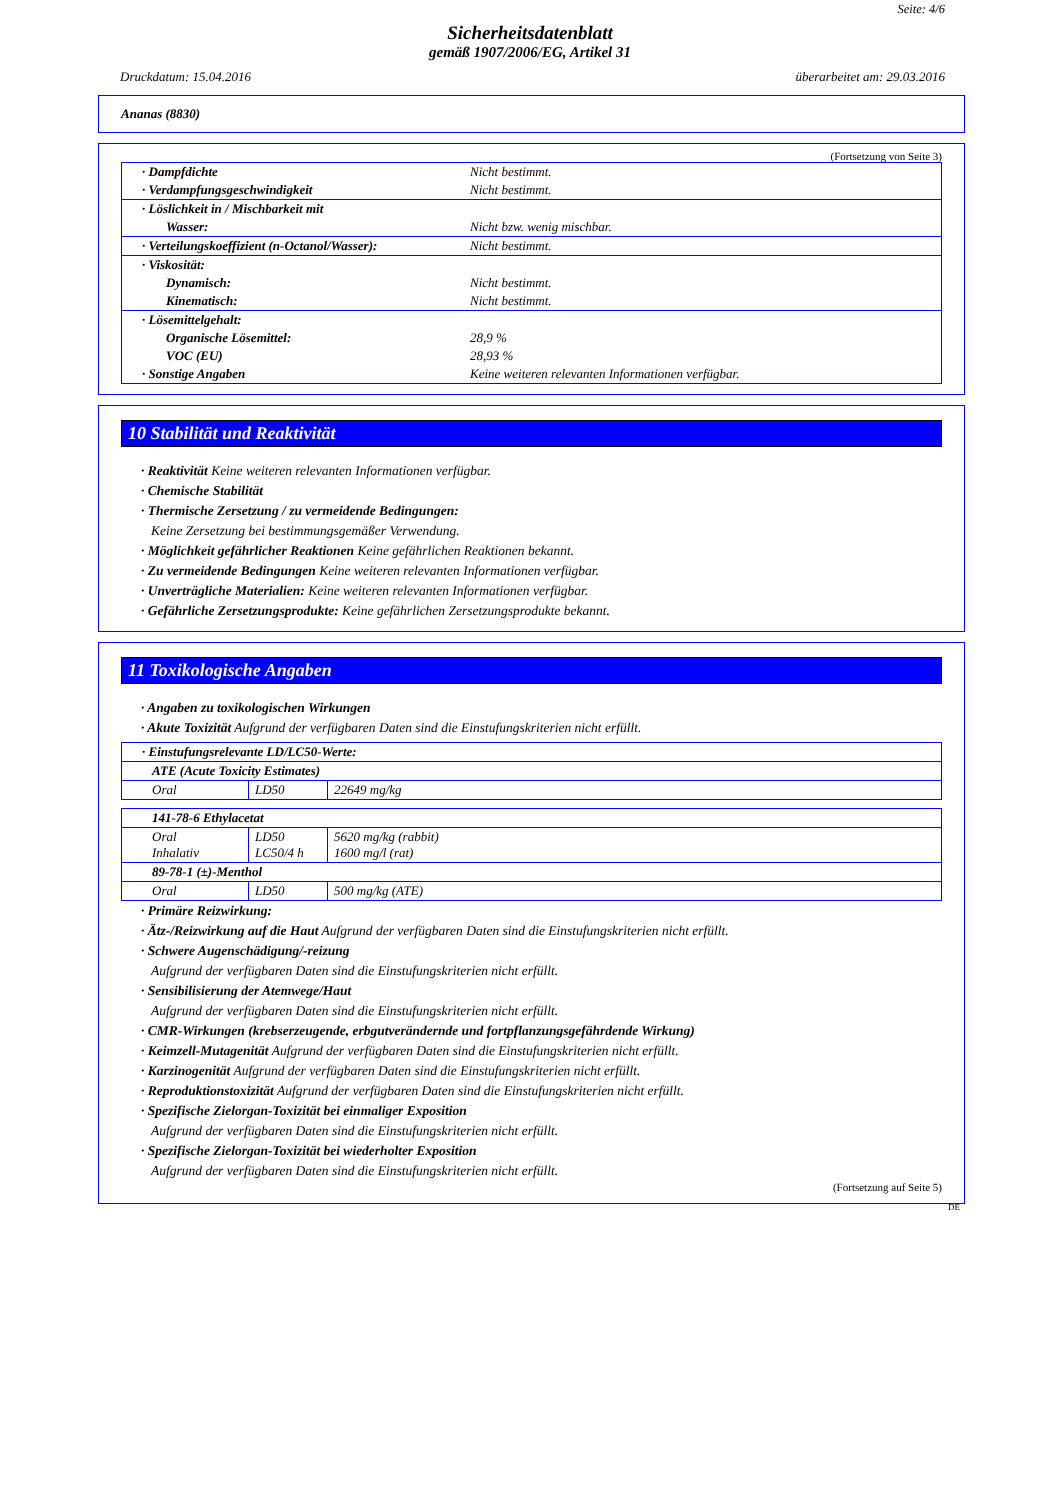Seite: 4/6
Sicherheitsdatenblatt
gemäß 1907/2006/EG, Artikel 31
Druckdatum: 15.04.2016 überarbeitet am: 29.03.2016
Ananas (8830)
(Fortsetzung von Seite 3)
| · Dampfdichte | Nicht bestimmt. |
| · Verdampfungsgeschwindigkeit | Nicht bestimmt. |
| · Löslichkeit in / Mischbarkeit mit | |
| Wasser: | Nicht bzw. wenig mischbar. |
| · Verteilungskoeffizient (n-Octanol/Wasser): | Nicht bestimmt. |
| · Viskosität: | |
| Dynamisch: | Nicht bestimmt. |
| Kinematisch: | Nicht bestimmt. |
| · Lösemittelgehalt: | |
| Organische Lösemittel: | 28,9 % |
| VOC (EU) | 28,93 % |
| · Sonstige Angaben | Keine weiteren relevanten Informationen verfügbar. |
10 Stabilität und Reaktivität
· Reaktivität Keine weiteren relevanten Informationen verfügbar.
· Chemische Stabilität
· Thermische Zersetzung / zu vermeidende Bedingungen:
Keine Zersetzung bei bestimmungsgemäßer Verwendung.
· Möglichkeit gefährlicher Reaktionen Keine gefährlichen Reaktionen bekannt.
· Zu vermeidende Bedingungen Keine weiteren relevanten Informationen verfügbar.
· Unverträgliche Materialien: Keine weiteren relevanten Informationen verfügbar.
· Gefährliche Zersetzungsprodukte: Keine gefährlichen Zersetzungsprodukte bekannt.
11 Toxikologische Angaben
· Angaben zu toxikologischen Wirkungen
· Akute Toxizität Aufgrund der verfügbaren Daten sind die Einstufungskriterien nicht erfüllt.
| · Einstufungsrelevante LD/LC50-Werte: | | |
| ATE (Acute Toxicity Estimates) | | |
| Oral | LD50 | 22649 mg/kg |
| 141-78-6 Ethylacetat | | |
| Oral Inhalativ | LD50 LC50/4 h | 5620 mg/kg (rabbit) 1600 mg/l (rat) |
| 89-78-1 (±)-Menthol | | |
| Oral | LD50 | 500 mg/kg (ATE) |
· Primäre Reizwirkung:
· Ätz-/Reizwirkung auf die Haut Aufgrund der verfügbaren Daten sind die Einstufungskriterien nicht erfüllt.
· Schwere Augenschädigung/-reizung
Aufgrund der verfügbaren Daten sind die Einstufungskriterien nicht erfüllt.
· Sensibilisierung der Atemwege/Haut
Aufgrund der verfügbaren Daten sind die Einstufungskriterien nicht erfüllt.
· CMR-Wirkungen (krebserzeugende, erbgutverändernde und fortpflanzungsgefährdende Wirkung)
· Keimzell-Mutagenität Aufgrund der verfügbaren Daten sind die Einstufungskriterien nicht erfüllt.
· Karzinogenität Aufgrund der verfügbaren Daten sind die Einstufungskriterien nicht erfüllt.
· Reproduktionstoxizität Aufgrund der verfügbaren Daten sind die Einstufungskriterien nicht erfüllt.
· Spezifische Zielorgan-Toxizität bei einmaliger Exposition
Aufgrund der verfügbaren Daten sind die Einstufungskriterien nicht erfüllt.
· Spezifische Zielorgan-Toxizität bei wiederholter Exposition
Aufgrund der verfügbaren Daten sind die Einstufungskriterien nicht erfüllt.
(Fortsetzung auf Seite 5)
DE